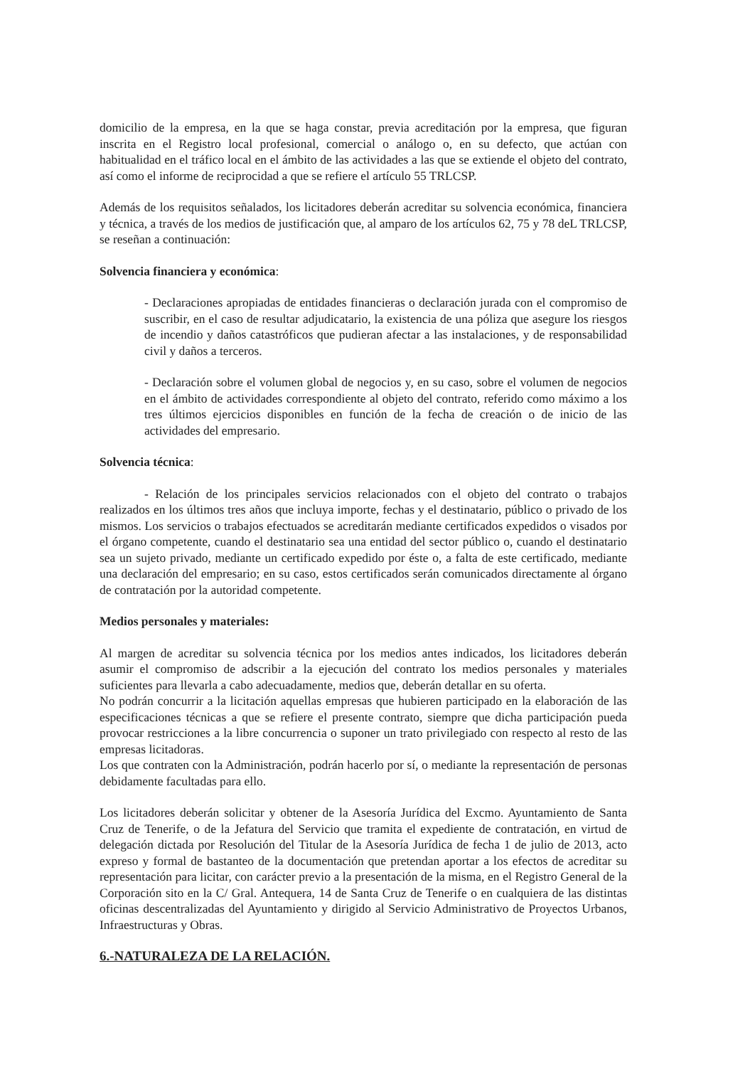domicilio de la empresa, en la que se haga constar, previa acreditación por la empresa, que figuran inscrita en el Registro local profesional, comercial o análogo o, en su defecto, que actúan con habitualidad en el tráfico local en el ámbito de las actividades a las que se extiende el objeto del contrato, así como el informe de reciprocidad a que se refiere el artículo 55 TRLCSP.
Además de los requisitos señalados, los licitadores deberán acreditar su solvencia económica, financiera y técnica, a través de los medios de justificación que, al amparo de los artículos 62, 75 y 78 deL TRLCSP, se reseñan a continuación:
Solvencia financiera y económica:
- Declaraciones apropiadas de entidades financieras o declaración jurada con el compromiso de suscribir, en el caso de resultar adjudicatario, la existencia de una póliza que asegure los riesgos de incendio y daños catastróficos que pudieran afectar a las instalaciones, y de responsabilidad civil y daños a terceros.
- Declaración sobre el volumen global de negocios y, en su caso, sobre el volumen de negocios en el ámbito de actividades correspondiente al objeto del contrato, referido como máximo a los tres últimos ejercicios disponibles en función de la fecha de creación o de inicio de las actividades del empresario.
Solvencia técnica:
- Relación de los principales servicios relacionados con el objeto del contrato o trabajos realizados en los últimos tres años que incluya importe, fechas y el destinatario, público o privado de los mismos. Los servicios o trabajos efectuados se acreditarán mediante certificados expedidos o visados por el órgano competente, cuando el destinatario sea una entidad del sector público o, cuando el destinatario sea un sujeto privado, mediante un certificado expedido por éste o, a falta de este certificado, mediante una declaración del empresario; en su caso, estos certificados serán comunicados directamente al órgano de contratación por la autoridad competente.
Medios personales y materiales:
Al margen de acreditar su solvencia técnica por los medios antes indicados, los licitadores deberán asumir el compromiso de adscribir a la ejecución del contrato los medios personales y materiales suficientes para llevarla a cabo adecuadamente, medios que, deberán detallar en su oferta.
No podrán concurrir a la licitación aquellas empresas que hubieren participado en la elaboración de las especificaciones técnicas a que se refiere el presente contrato, siempre que dicha participación pueda provocar restricciones a la libre concurrencia o suponer un trato privilegiado con respecto al resto de las empresas licitadoras.
Los que contraten con la Administración, podrán hacerlo por sí, o mediante la representación de personas debidamente facultadas para ello.
Los licitadores deberán solicitar y obtener de la Asesoría Jurídica del Excmo. Ayuntamiento de Santa Cruz de Tenerife, o de la Jefatura del Servicio que tramita el expediente de contratación, en virtud de delegación dictada por Resolución del Titular de la Asesoría Jurídica de fecha 1 de julio de 2013, acto expreso y formal de bastanteo de la documentación que pretendan aportar a los efectos de acreditar su representación para licitar, con carácter previo a la presentación de la misma, en el Registro General de la Corporación sito en la C/ Gral. Antequera, 14 de Santa Cruz de Tenerife o en cualquiera de las distintas oficinas descentralizadas del Ayuntamiento y dirigido al Servicio Administrativo de Proyectos Urbanos, Infraestructuras y Obras.
6.-NATURALEZA DE LA RELACIÓN.